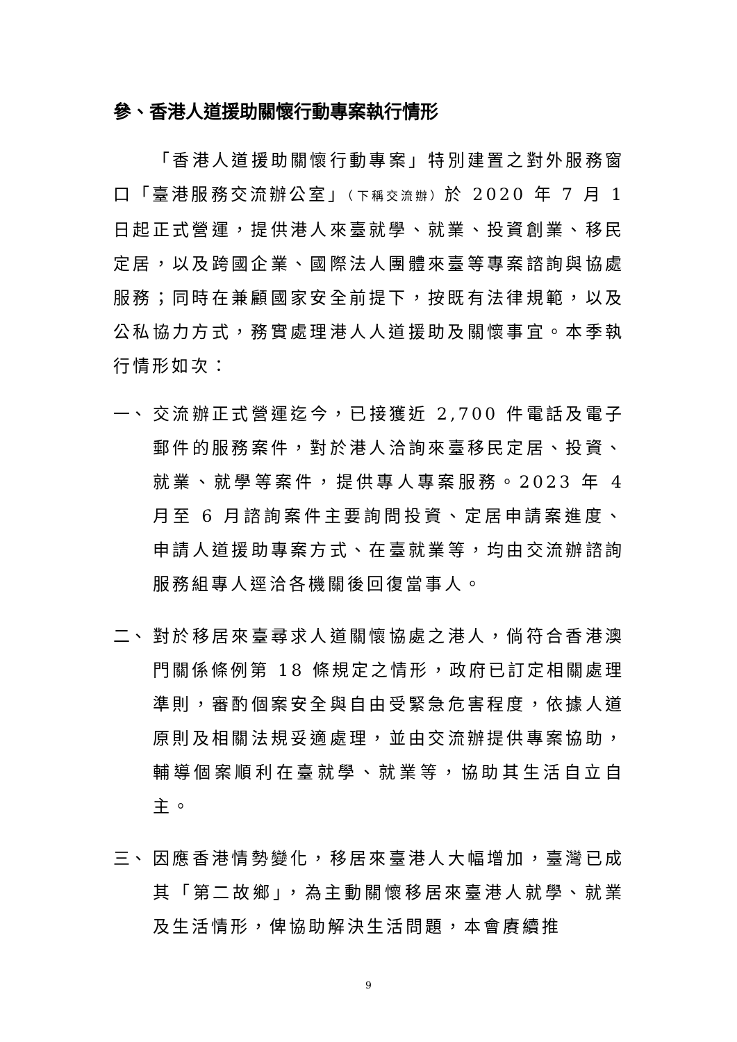參、香港人道援助關懷行動專案執行情形
「香港人道援助關懷行動專案」特別建置之對外服務窗口「臺港服務交流辦公室」（下稱交流辦）於 2020 年 7 月 1 日起正式營運，提供港人來臺就學、就業、投資創業、移民定居，以及跨國企業、國際法人團體來臺等專案諮詢與協處服務；同時在兼顧國家安全前提下，按既有法律規範，以及公私協力方式，務實處理港人人道援助及關懷事宜。本季執行情形如次：
一、 交流辦正式營運迄今，已接獲近 2,700 件電話及電子郵件的服務案件，對於港人洽詢來臺移民定居、投資、就業、就學等案件，提供專人專案服務。2023 年 4 月至 6 月諮詢案件主要詢問投資、定居申請案進度、申請人道援助專案方式、在臺就業等，均由交流辦諮詢服務組專人逕洽各機關後回復當事人。
二、 對於移居來臺尋求人道關懷協處之港人，倘符合香港澳門關係條例第 18 條規定之情形，政府已訂定相關處理準則，審酌個案安全與自由受緊急危害程度，依據人道原則及相關法規妥適處理，並由交流辦提供專案協助，輔導個案順利在臺就學、就業等，協助其生活自立自主。
三、 因應香港情勢變化，移居來臺港人大幅增加，臺灣已成其「第二故鄉」，為主動關懷移居來臺港人就學、就業及生活情形，俾協助解決生活問題，本會賡續推
9